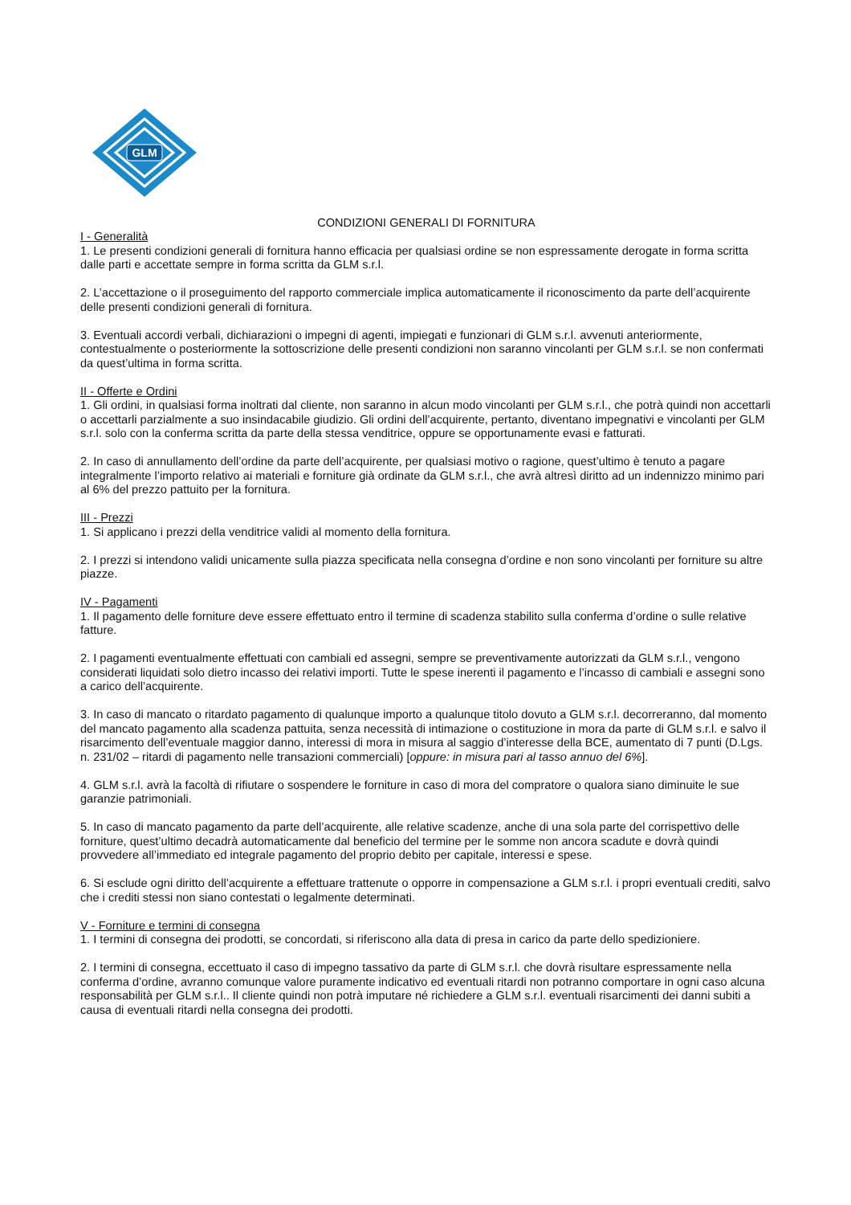GLM
CONDIZIONI GENERALI DI FORNITURA
I - Generalità
1. Le presenti condizioni generali di fornitura hanno efficacia per qualsiasi ordine se non espressamente derogate in forma scritta dalle parti e accettate sempre in forma scritta da GLM s.r.l.
2. L’accettazione o il proseguimento del rapporto commerciale implica automaticamente il riconoscimento da parte dell’acquirente delle presenti condizioni generali di fornitura.
3. Eventuali accordi verbali, dichiarazioni o impegni di agenti, impiegati e funzionari di GLM s.r.l. avvenuti anteriormente, contestualmente o posteriormente la sottoscrizione delle presenti condizioni non saranno vincolanti per GLM s.r.l. se non confermati da quest’ultima in forma scritta.
II - Offerte e Ordini
1. Gli ordini, in qualsiasi forma inoltrati dal cliente, non saranno in alcun modo vincolanti per GLM s.r.l., che potrà quindi non accettarli o accettarli parzialmente a suo insindacabile giudizio. Gli ordini dell’acquirente, pertanto, diventano impegnativi e vincolanti per GLM s.r.l. solo con la conferma scritta da parte della stessa venditrice, oppure se opportunamente evasi e fatturati.
2. In caso di annullamento dell’ordine da parte dell’acquirente, per qualsiasi motivo o ragione, quest’ultimo è tenuto a pagare integralmente l’importo relativo ai materiali e forniture già ordinate da GLM s.r.l., che avrà altresì diritto ad un indennizzo minimo pari al 6% del prezzo pattuito per la fornitura.
III - Prezzi
1. Si applicano i prezzi della venditrice validi al momento della fornitura.
2. I prezzi si intendono validi unicamente sulla piazza specificata nella consegna d’ordine e non sono vincolanti per forniture su altre piazze.
IV - Pagamenti
1. Il pagamento delle forniture deve essere effettuato entro il termine di scadenza stabilito sulla conferma d’ordine o sulle relative fatture.
2. I pagamenti eventualmente effettuati con cambiali ed assegni, sempre se preventivamente autorizzati da GLM s.r.l., vengono considerati liquidati solo dietro incasso dei relativi importi. Tutte le spese inerenti il pagamento e l’incasso di cambiali e assegni sono a carico dell’acquirente.
3. In caso di mancato o ritardato pagamento di qualunque importo a qualunque titolo dovuto a GLM s.r.l. decorreranno, dal momento del mancato pagamento alla scadenza pattuita, senza necessità di intimazione o costituzione in mora da parte di GLM s.r.l. e salvo il risarcimento dell’eventuale maggior danno, interessi di mora in misura al saggio d’interesse della BCE, aumentato di 7 punti (D.Lgs. n. 231/02 – ritardi di pagamento nelle transazioni commerciali) [oppure: in misura pari al tasso annuo del 6%].
4. GLM s.r.l. avrà la facoltà di rifiutare o sospendere le forniture in caso di mora del compratore o qualora siano diminuite le sue garanzie patrimoniali.
5. In caso di mancato pagamento da parte dell’acquirente, alle relative scadenze, anche di una sola parte del corrispettivo delle forniture, quest’ultimo decadrà automaticamente dal beneficio del termine per le somme non ancora scadute e dovrà quindi provvedere all’immediato ed integrale pagamento del proprio debito per capitale, interessi e spese.
6. Si esclude ogni diritto dell’acquirente a effettuare trattenute o opporre in compensazione a GLM s.r.l. i propri eventuali crediti, salvo che i crediti stessi non siano contestati o legalmente determinati.
V - Forniture e termini di consegna
1. I termini di consegna dei prodotti, se concordati, si riferiscono alla data di presa in carico da parte dello spedizioniere.
2. I termini di consegna, eccettuato il caso di impegno tassativo da parte di GLM s.r.l. che dovrà risultare espressamente nella conferma d’ordine, avranno comunque valore puramente indicativo ed eventuali ritardi non potranno comportare in ogni caso alcuna responsabilità per GLM s.r.l.. Il cliente quindi non potrà imputare né richiedere a GLM s.r.l. eventuali risarcimenti dei danni subiti a causa di eventuali ritardi nella consegna dei prodotti.